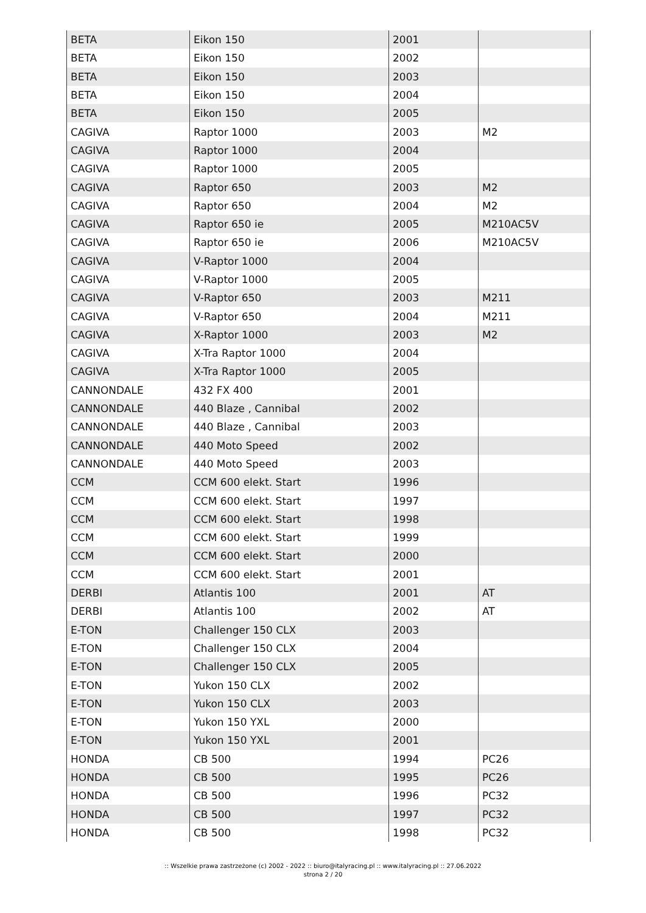| BETA | Eikon 150 | 2001 | |
| BETA | Eikon 150 | 2002 | |
| BETA | Eikon 150 | 2003 | |
| BETA | Eikon 150 | 2004 | |
| BETA | Eikon 150 | 2005 | |
| CAGIVA | Raptor 1000 | 2003 | M2 |
| CAGIVA | Raptor 1000 | 2004 | |
| CAGIVA | Raptor 1000 | 2005 | |
| CAGIVA | Raptor 650 | 2003 | M2 |
| CAGIVA | Raptor 650 | 2004 | M2 |
| CAGIVA | Raptor 650 ie | 2005 | M210AC5V |
| CAGIVA | Raptor 650 ie | 2006 | M210AC5V |
| CAGIVA | V-Raptor 1000 | 2004 | |
| CAGIVA | V-Raptor 1000 | 2005 | |
| CAGIVA | V-Raptor 650 | 2003 | M211 |
| CAGIVA | V-Raptor 650 | 2004 | M211 |
| CAGIVA | X-Raptor 1000 | 2003 | M2 |
| CAGIVA | X-Tra Raptor 1000 | 2004 | |
| CAGIVA | X-Tra Raptor 1000 | 2005 | |
| CANNONDALE | 432 FX 400 | 2001 | |
| CANNONDALE | 440 Blaze , Cannibal | 2002 | |
| CANNONDALE | 440 Blaze , Cannibal | 2003 | |
| CANNONDALE | 440 Moto Speed | 2002 | |
| CANNONDALE | 440 Moto Speed | 2003 | |
| CCM | CCM 600 elekt. Start | 1996 | |
| CCM | CCM 600 elekt. Start | 1997 | |
| CCM | CCM 600 elekt. Start | 1998 | |
| CCM | CCM 600 elekt. Start | 1999 | |
| CCM | CCM 600 elekt. Start | 2000 | |
| CCM | CCM 600 elekt. Start | 2001 | |
| DERBI | Atlantis 100 | 2001 | AT |
| DERBI | Atlantis 100 | 2002 | AT |
| E-TON | Challenger 150 CLX | 2003 | |
| E-TON | Challenger 150 CLX | 2004 | |
| E-TON | Challenger 150 CLX | 2005 | |
| E-TON | Yukon 150 CLX | 2002 | |
| E-TON | Yukon 150 CLX | 2003 | |
| E-TON | Yukon 150 YXL | 2000 | |
| E-TON | Yukon 150 YXL | 2001 | |
| HONDA | CB 500 | 1994 | PC26 |
| HONDA | CB 500 | 1995 | PC26 |
| HONDA | CB 500 | 1996 | PC32 |
| HONDA | CB 500 | 1997 | PC32 |
| HONDA | CB 500 | 1998 | PC32 |
:: Wszelkie prawa zastrzeżone (c) 2002 - 2022 :: biuro@italyracing.pl :: www.italyracing.pl :: 27.06.2022
strona 2 / 20